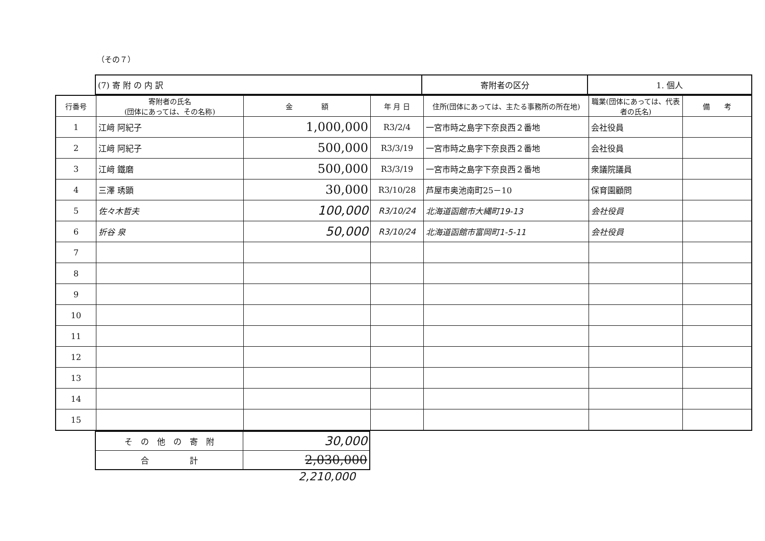（その７）
| (7) 寄 附 の 内 訳 | 寄附者の区分 | 1. 個人 |
| 行番号 | 寄附者の氏名 (団体にあっては、その名称) | 金 額 | 年 月 日 | 住所(団体にあっては、主たる事務所の所在地) | 職業(団体にあっては、代表者の氏名) | 備 考 |
| --- | --- | --- | --- | --- | --- | --- |
| 1 | 江﨑 阿紀子 | 1,000,000 | R3/2/4 | 一宮市時之島字下奈良西２番地 | 会社役員 | |
| 2 | 江﨑 阿紀子 | 500,000 | R3/3/19 | 一宮市時之島字下奈良西２番地 | 会社役員 | |
| 3 | 江﨑 鐵磨 | 500,000 | R3/3/19 | 一宮市時之島字下奈良西２番地 | 衆議院議員 | |
| 4 | 三澤 琇顕 | 30,000 | R3/10/28 | 芦屋市奥池南町25－10 | 保育園顧問 | |
| 5 | 佐々木哲夫 | 100,000 | R3/10/24 | 北海道函館市大縄町19-13 | 会社役員 | |
| 6 | 折谷 泉 | 50,000 | R3/10/24 | 北海道函館市富岡町1-5-11 | 会社役員 | |
| 7 | | | | | | |
| 8 | | | | | | |
| 9 | | | | | | |
| 10 | | | | | | |
| 11 | | | | | | |
| 12 | | | | | | |
| 13 | | | | | | |
| 14 | | | | | | |
| 15 | | | | | | |
| そ の 他 の 寄 附 | 30,000 |
| 合 計 | 2,030,000 |
2,210,000